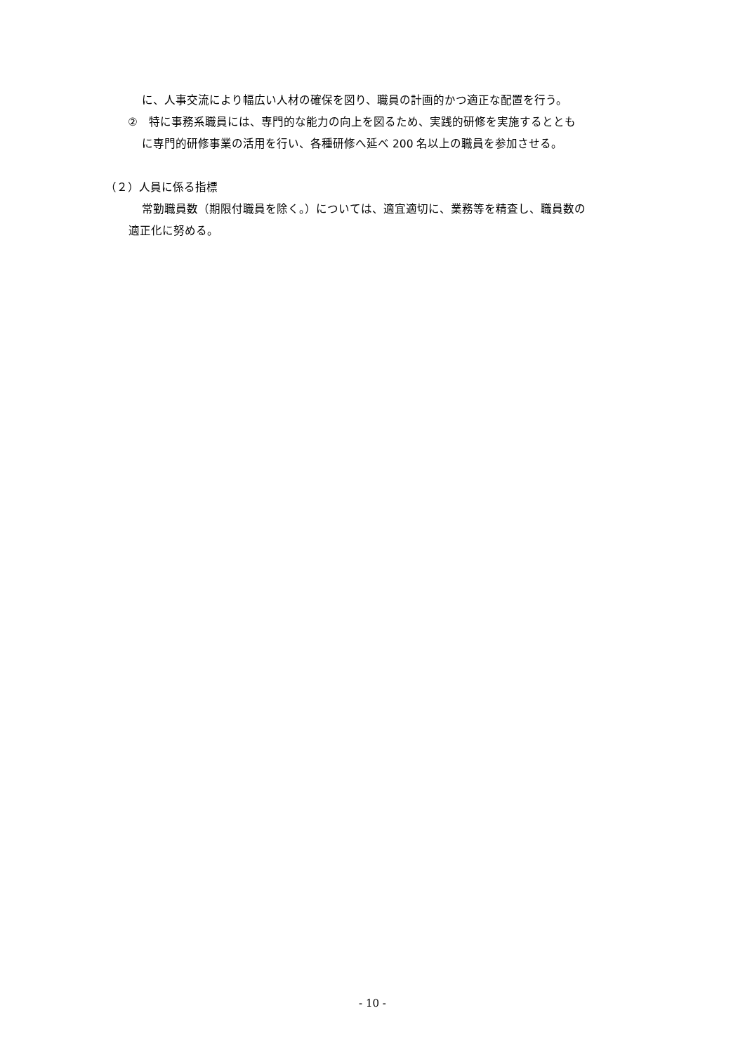に、人事交流により幅広い人材の確保を図り、職員の計画的かつ適正な配置を行う。
②　特に事務系職員には、専門的な能力の向上を図るため、実践的研修を実施するととも
に専門的研修事業の活用を行い、各種研修へ延べ 200 名以上の職員を参加させる。
（２）人員に係る指標
常勤職員数（期限付職員を除く。）については、適宜適切に、業務等を精査し、職員数の
適正化に努める。
- 10 -